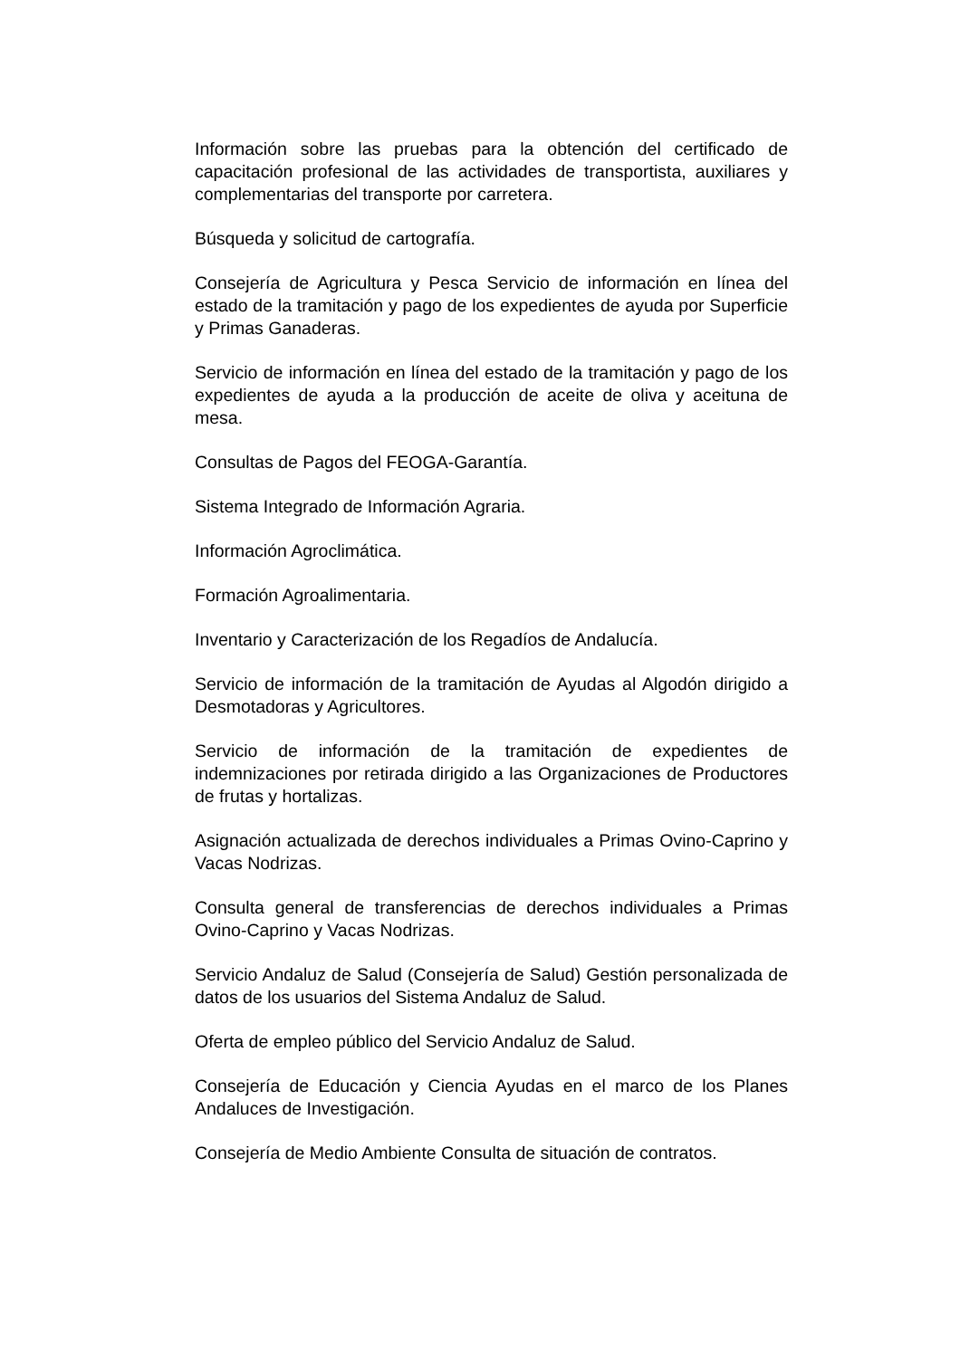Información sobre las pruebas para la obtención del certificado de capacitación profesional de las actividades de transportista, auxiliares y complementarias del transporte por carretera.
Búsqueda y solicitud de cartografía.
Consejería de Agricultura y Pesca Servicio de información en línea del estado de la tramitación y pago de los expedientes de ayuda por Superficie y Primas Ganaderas.
Servicio de información en línea del estado de la tramitación y pago de los expedientes de ayuda a la producción de aceite de oliva y aceituna de mesa.
Consultas de Pagos del FEOGA-Garantía.
Sistema Integrado de Información Agraria.
Información Agroclimática.
Formación Agroalimentaria.
Inventario y Caracterización de los Regadíos de Andalucía.
Servicio de información de la tramitación de Ayudas al Algodón dirigido a Desmotadoras y Agricultores.
Servicio de información de la tramitación de expedientes de indemnizaciones por retirada dirigido a las Organizaciones de Productores de frutas y hortalizas.
Asignación actualizada de derechos individuales a Primas Ovino-Caprino y Vacas Nodrizas.
Consulta general de transferencias de derechos individuales a Primas Ovino-Caprino y Vacas Nodrizas.
Servicio Andaluz de Salud (Consejería de Salud) Gestión personalizada de datos de los usuarios del Sistema Andaluz de Salud.
Oferta de empleo público del Servicio Andaluz de Salud.
Consejería de Educación y Ciencia Ayudas en el marco de los Planes Andaluces de Investigación.
Consejería de Medio Ambiente Consulta de situación de contratos.